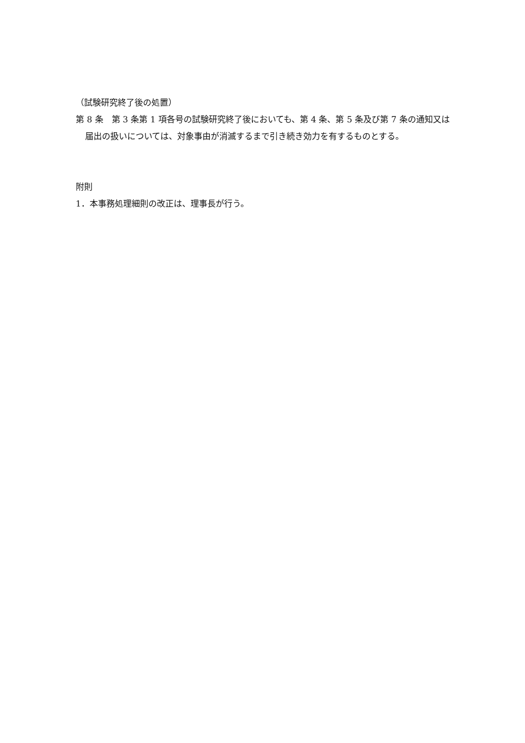（試験研究終了後の処置）
第 8 条　第 3 条第 1 項各号の試験研究終了後においても、第 4 条、第 5 条及び第 7 条の通知又は届出の扱いについては、対象事由が消滅するまで引き続き効力を有するものとする。
附則
1．本事務処理細則の改正は、理事長が行う。